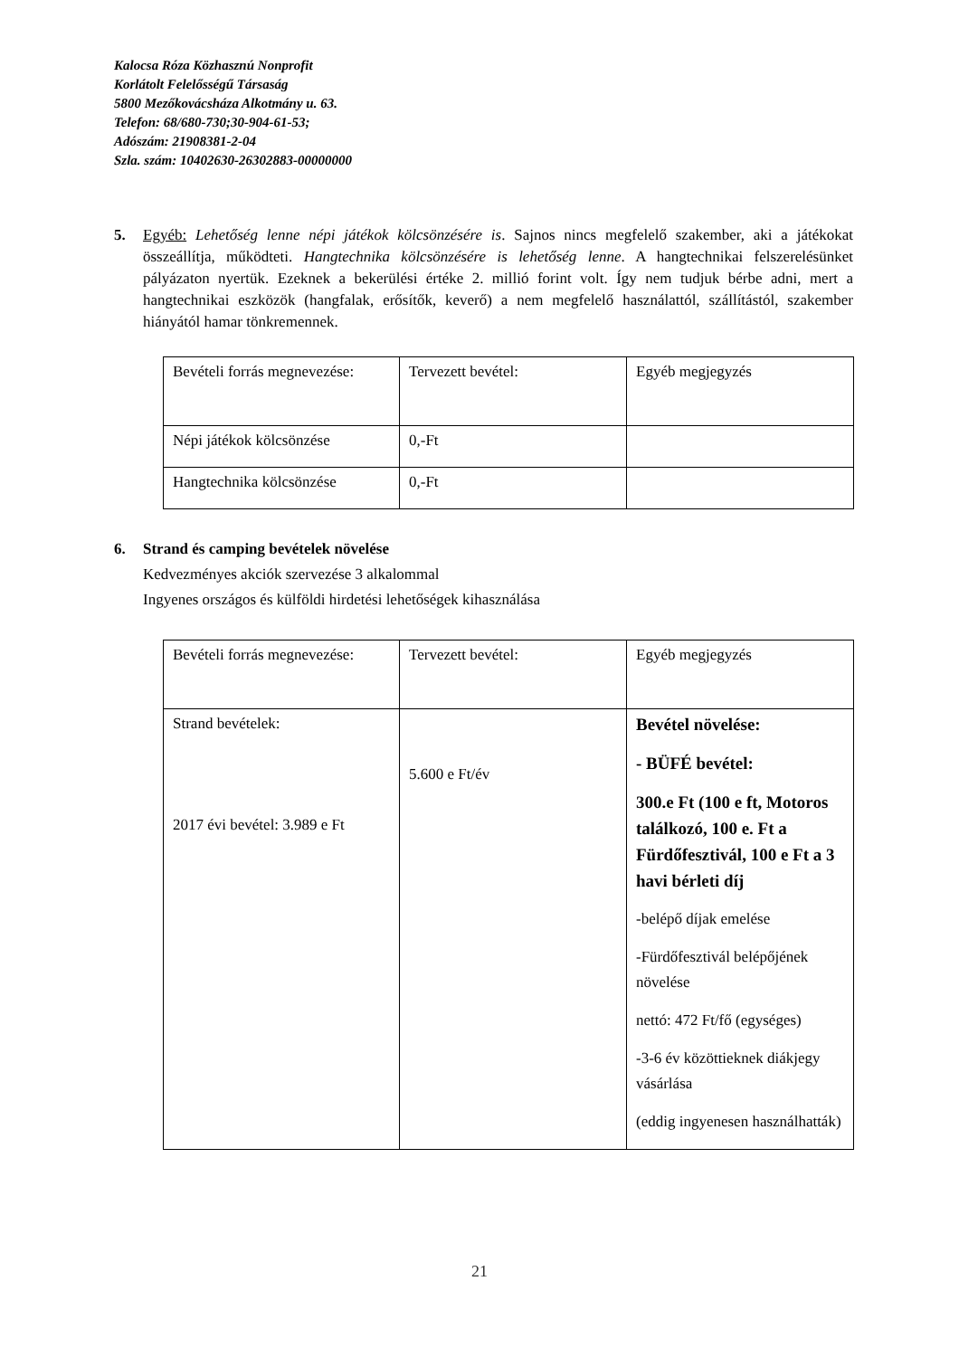Kalocsa Róza Közhasznú Nonprofit
Korlátolt Felelősségű Társaság
5800 Mezőkovácsháza Alkotmány u. 63.
Telefon: 68/680-730;30-904-61-53;
Adószám: 21908381-2-04
Szla. szám: 10402630-26302883-00000000
5. Egyéb: Lehetőség lenne népi játékok kölcsönzésére is. Sajnos nincs megfelelő szakember, aki a játékokat összeállítja, működteti. Hangtechnika kölcsönzésére is lehetőség lenne. A hangtechnikai felszerelésünket pályázaton nyertük. Ezeknek a bekerülési értéke 2. millió forint volt. Így nem tudjuk bérbe adni, mert a hangtechnikai eszközök (hangfalak, erősítők, keverő) a nem megfelelő használattól, szállítástól, szakember hiányától hamar tönkremennek.
| Bevételi forrás megnevezése: | Tervezett bevétel: | Egyéb megjegyzés |
| Népi játékok kölcsönzése | 0,-Ft | |
| Hangtechnika kölcsönzése | 0,-Ft | |
6. Strand és camping bevételek növelése
Kedvezményes akciók szervezése 3 alkalommal
Ingyenes országos és külföldi hirdetési lehetőségek kihasználása
| Bevételi forrás megnevezése: | Tervezett bevétel: | Egyéb megjegyzés |
| Strand bevételek: 2017 évi bevétel: 3.989 e Ft | 5.600 e Ft/év | Bevétel növelése: - BÜFÉ bevétel: 300.e Ft (100 e ft, Motoros találkozó, 100 e. Ft a Fürdőfesztivál, 100 e Ft a 3 havi bérleti díj -belépő díjak emelése -Fürdőfesztivál belépőjének növelése nettó: 472 Ft/fő (egységes) -3-6 év közöttieknek diákjegy vásárlása (eddig ingyenesen használhatták) |
21